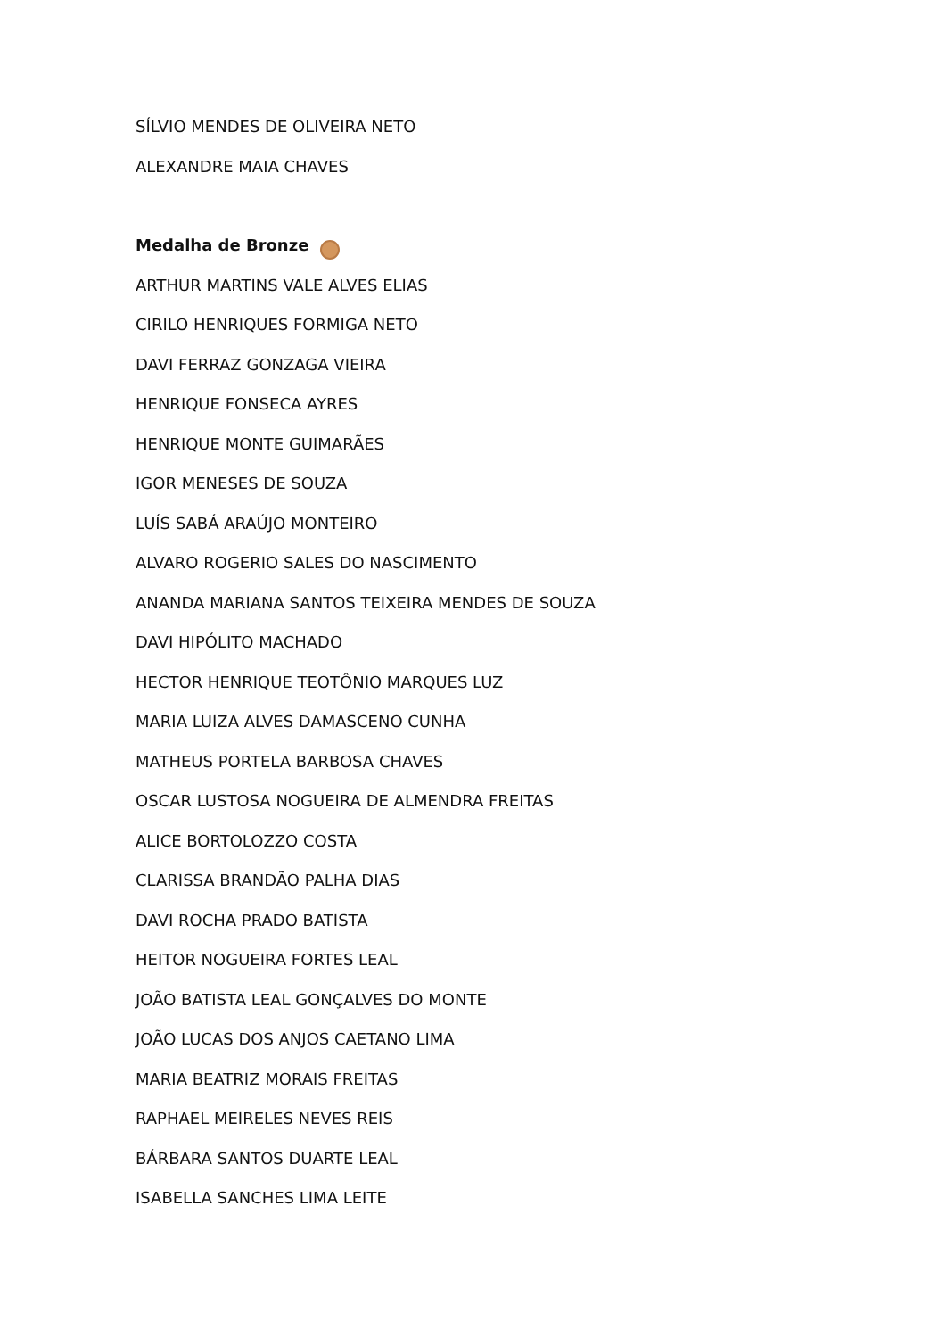SÍLVIO MENDES DE OLIVEIRA NETO
ALEXANDRE MAIA CHAVES
Medalha de Bronze
ARTHUR MARTINS VALE ALVES ELIAS
CIRILO HENRIQUES FORMIGA NETO
DAVI FERRAZ GONZAGA VIEIRA
HENRIQUE FONSECA AYRES
HENRIQUE MONTE GUIMARÃES
IGOR MENESES DE SOUZA
LUÍS SABÁ ARAÚJO MONTEIRO
ALVARO ROGERIO SALES DO NASCIMENTO
ANANDA MARIANA SANTOS TEIXEIRA MENDES DE SOUZA
DAVI HIPÓLITO MACHADO
HECTOR HENRIQUE TEOTÔNIO MARQUES LUZ
MARIA LUIZA ALVES DAMASCENO CUNHA
MATHEUS PORTELA BARBOSA CHAVES
OSCAR LUSTOSA NOGUEIRA DE ALMENDRA FREITAS
ALICE BORTOLOZZO COSTA
CLARISSA BRANDÃO PALHA DIAS
DAVI ROCHA PRADO BATISTA
HEITOR NOGUEIRA FORTES LEAL
JOÃO BATISTA LEAL GONÇALVES DO MONTE
JOÃO LUCAS DOS ANJOS CAETANO LIMA
MARIA BEATRIZ MORAIS FREITAS
RAPHAEL MEIRELES NEVES REIS
BÁRBARA SANTOS DUARTE LEAL
ISABELLA SANCHES LIMA LEITE